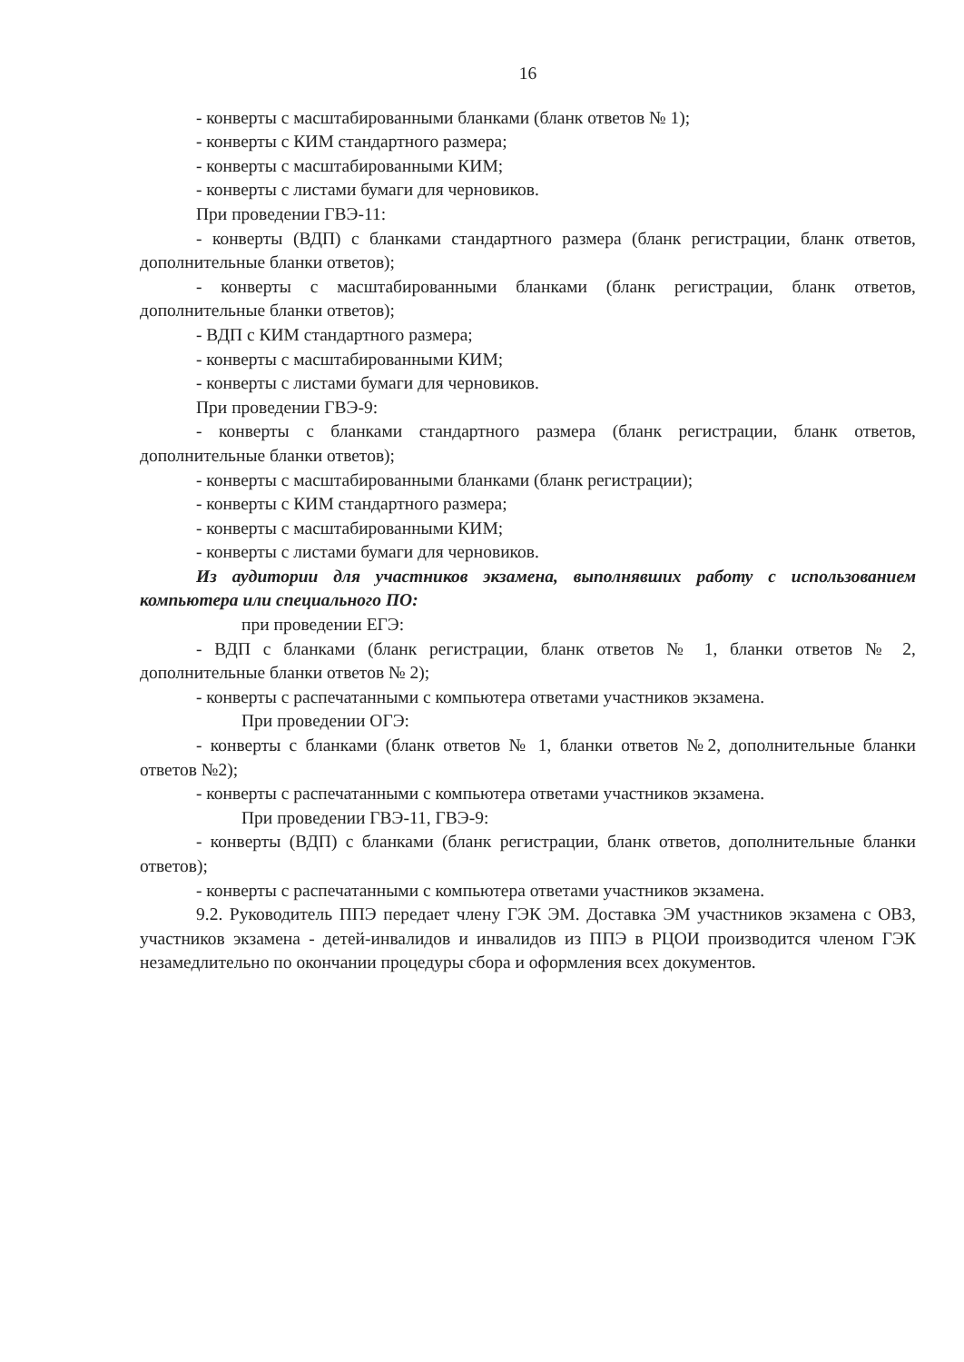16
- конверты с масштабированными бланками (бланк ответов № 1);
- конверты с КИМ стандартного размера;
- конверты с масштабированными КИМ;
- конверты с листами бумаги для черновиков.
При проведении ГВЭ-11:
- конверты (ВДП) с бланками стандартного размера (бланк регистрации, бланк ответов, дополнительные бланки ответов);
- конверты с масштабированными бланками (бланк регистрации, бланк ответов, дополнительные бланки ответов);
- ВДП с КИМ стандартного размера;
- конверты с масштабированными КИМ;
- конверты с листами бумаги для черновиков.
При проведении ГВЭ-9:
- конверты с бланками стандартного размера (бланк регистрации, бланк ответов, дополнительные бланки ответов);
- конверты с масштабированными бланками (бланк регистрации);
- конверты с КИМ стандартного размера;
- конверты с масштабированными КИМ;
- конверты с листами бумаги для черновиков.
Из аудитории для участников экзамена, выполнявших работу с использованием компьютера или специального ПО:
при проведении ЕГЭ:
- ВДП с бланками (бланк регистрации, бланк ответов № 1, бланки ответов № 2, дополнительные бланки ответов № 2);
- конверты с распечатанными с компьютера ответами участников экзамена.
При проведении ОГЭ:
- конверты с бланками (бланк ответов № 1, бланки ответов №2, дополнительные бланки ответов №2);
- конверты с распечатанными с компьютера ответами участников экзамена.
При проведении ГВЭ-11, ГВЭ-9:
- конверты (ВДП) с бланками (бланк регистрации, бланк ответов, дополнительные бланки ответов);
- конверты с распечатанными с компьютера ответами участников экзамена.
9.2. Руководитель ППЭ передает члену ГЭК ЭМ. Доставка ЭМ участников экзамена с ОВЗ, участников экзамена - детей-инвалидов и инвалидов из ППЭ в РЦОИ производится членом ГЭК незамедлительно по окончании процедуры сбора и оформления всех документов.